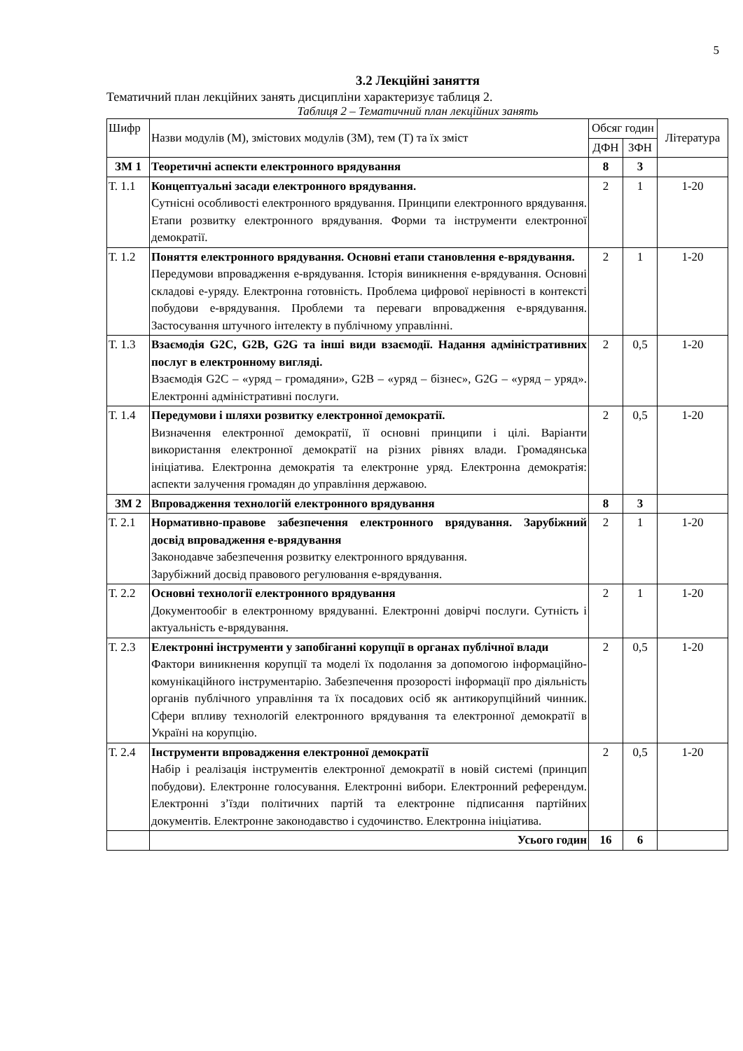5
3.2 Лекційні заняття
Тематичний план лекційних занять дисципліни характеризує таблиця 2.
Таблиця 2 – Тематичний план лекційних занять
| Шифр | Назви модулів (М), змістових модулів (ЗМ), тем (Т) та їх зміст | Обсяг годин | | Література |
| --- | --- | --- | --- | --- |
| | | ДФН | ЗФН | |
| ЗМ 1 | Теоретичні аспекти електронного врядування | 8 | 3 | |
| Т. 1.1 | Концептуальні засади електронного врядування. Сутнісні особливості електронного врядування. Принципи електронного врядування. Етапи розвитку електронного врядування. Форми та інструменти електронної демократії. | 2 | 1 | 1-20 |
| Т. 1.2 | Поняття електронного врядування. Основні етапи становлення е-врядування. Передумови впровадження е-врядування. Історія виникнення е-врядування. Основні складові е-уряду. Електронна готовність. Проблема цифрової нерівності в контексті побудови е-врядування. Проблеми та переваги впровадження е-врядування. Застосування штучного інтелекту в публічному управлінні. | 2 | 1 | 1-20 |
| Т. 1.3 | Взаємодія G2C, G2B, G2G та інші види взаємодії. Надання адміністративних послуг в електронному вигляді. Взаємодія G2C – «уряд – громадяни», G2B – «уряд – бізнес», G2G – «уряд – уряд». Електронні адміністративні послуги. | 2 | 0,5 | 1-20 |
| Т. 1.4 | Передумови і шляхи розвитку електронної демократії. Визначення електронної демократії, її основні принципи і цілі. Варіанти використання електронної демократії на різних рівнях влади. Громадянська ініціатива. Електронна демократія та електронне уряд. Електронна демократія: аспекти залучення громадян до управління державою. | 2 | 0,5 | 1-20 |
| ЗМ 2 | Впровадження технологій електронного врядування | 8 | 3 | |
| Т. 2.1 | Нормативно-правове забезпечення електронного врядування. Зарубіжний досвід впровадження е-врядування Законодавче забезпечення розвитку електронного врядування. Зарубіжний досвід правового регулювання е-врядування. | 2 | 1 | 1-20 |
| Т. 2.2 | Основні технології електронного врядування Документообіг в електронному врядуванні. Електронні довірчі послуги. Сутність і актуальність е-врядування. | 2 | 1 | 1-20 |
| Т. 2.3 | Електронні інструменти у запобіганні корупції в органах публічної влади Фактори виникнення корупції та моделі їх подолання за допомогою інформаційно-комунікаційного інструментарію. Забезпечення прозорості інформації про діяльність органів публічного управління та їх посадових осіб як антикорупційний чинник. Сфери впливу технологій електронного врядування та електронної демократії в Україні на корупцію. | 2 | 0,5 | 1-20 |
| Т. 2.4 | Інструменти впровадження електронної демократії Набір і реалізація інструментів електронної демократії в новій системі (принцип побудови). Електронне голосування. Електронні вибори. Електронний референдум. Електронні з’їзди політичних партій та електронне підписання партійних документів. Електронне законодавство і судочинство. Електронна ініціатива. | 2 | 0,5 | 1-20 |
| | Усього годин | 16 | 6 | |